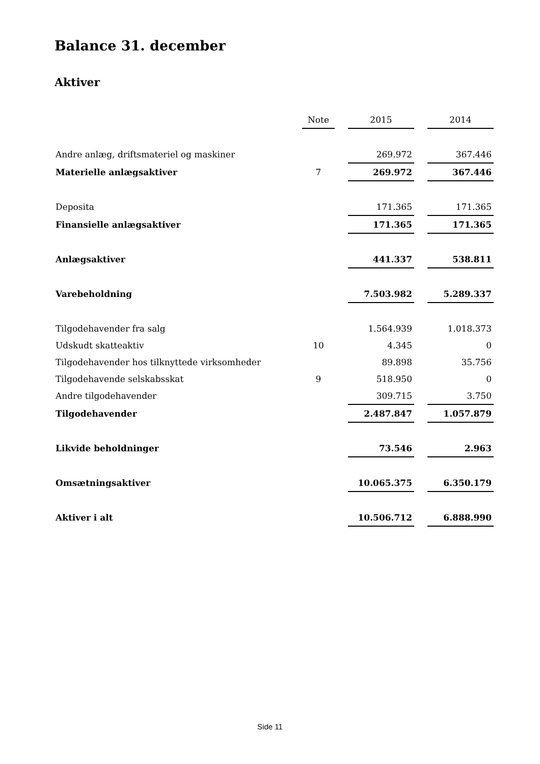Balance 31. december
Aktiver
| | Note | | 2015 | | 2014 |
| Andre anlæg, driftsmateriel og maskiner | | | 269.972 | | 367.446 |
| Materielle anlægsaktiver | 7 | | 269.972 | | 367.446 |
| Deposita | | | 171.365 | | 171.365 |
| Finansielle anlægsaktiver | | | 171.365 | | 171.365 |
| Anlægsaktiver | | | 441.337 | | 538.811 |
| Varebeholdning | | | 7.503.982 | | 5.289.337 |
| Tilgodehavender fra salg | | | 1.564.939 | | 1.018.373 |
| Udskudt skatteaktiv | 10 | | 4.345 | | 0 |
| Tilgodehavender hos tilknyttede virksomheder | | | 89.898 | | 35.756 |
| Tilgodehavende selskabsskat | 9 | | 518.950 | | 0 |
| Andre tilgodehavender | | | 309.715 | | 3.750 |
| Tilgodehavender | | | 2.487.847 | | 1.057.879 |
| Likvide beholdninger | | | 73.546 | | 2.963 |
| Omsætningsaktiver | | | 10.065.375 | | 6.350.179 |
| Aktiver i alt | | | 10.506.712 | | 6.888.990 |
Side 11